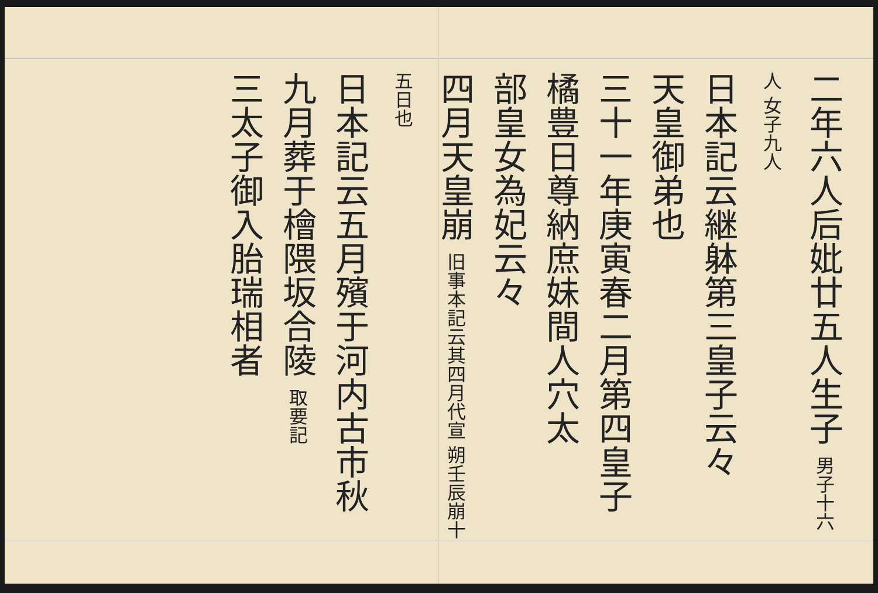二年六人后妣廿五人生子 男子十六人 女子九人
日本記云継躰第三皇子云々
天皇御弟也
三十一年庚寅春二月第四皇子
橘豊日尊納庶妹間人穴太
部皇女為妃云々
四月天皇崩 旧事本記云其四月代宣 朔壬辰崩十五日也
日本記云五月殯于河内古市秋
九月葬于檜隈坂合陵 取要記
三太子御入胎瑞相者